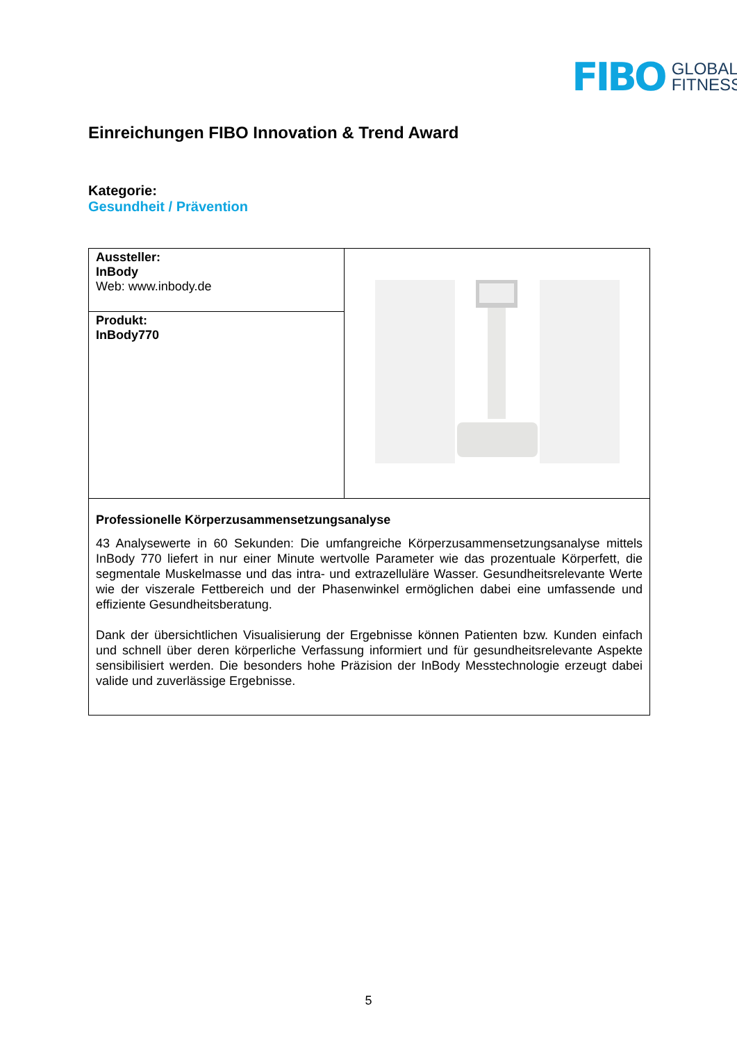FIBO GLOBAL
FITNESS
Einreichungen FIBO Innovation & Trend Award
Kategorie:
Gesundheit / Prävention
| Aussteller: InBody Web: www.inbody.de | |
| Produkt: InBody770 | |
| Professionelle Körperzusammensetzungsanalyse 43 Analysewerte in 60 Sekunden: Die umfangreiche Körperzusammensetzungsanalyse mittels InBody 770 liefert in nur einer Minute wertvolle Parameter wie das prozentuale Körperfett, die segmentale Muskelmasse und das intra- und extrazelluläre Wasser. Gesundheitsrelevante Werte wie der viszerale Fettbereich und der Phasenwinkel ermöglichen dabei eine umfassende und effiziente Gesundheitsberatung. Dank der übersichtlichen Visualisierung der Ergebnisse können Patienten bzw. Kunden einfach und schnell über deren körperliche Verfassung informiert und für gesundheitsrelevante Aspekte sensibilisiert werden. Die besonders hohe Präzision der InBody Messtechnologie erzeugt dabei valide und zuverlässige Ergebnisse. | |
5